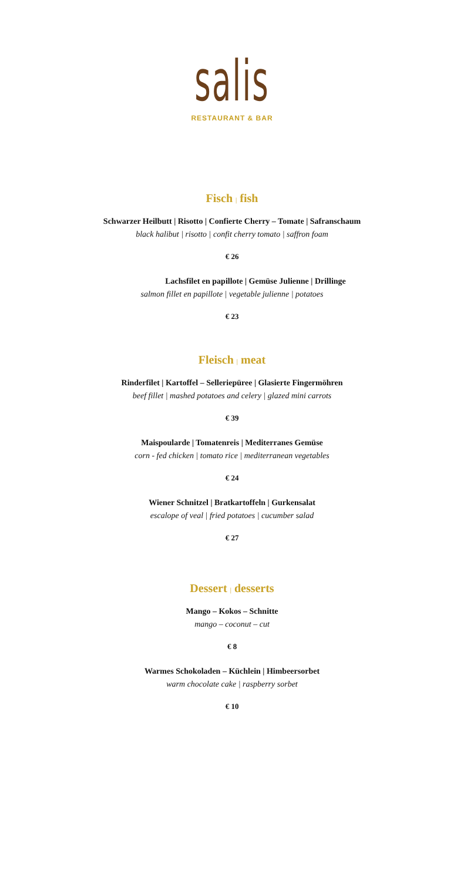salis
RESTAURANT & BAR
Fisch | fish
Schwarzer Heilbutt | Risotto | Confierte Cherry – Tomate | Safranschaum
black halibut | risotto | confit cherry tomato | saffron foam
€ 26
Lachsfilet en papillote | Gemüse Julienne | Drillinge
salmon fillet en papillote | vegetable julienne | potatoes
€ 23
Fleisch | meat
Rinderfilet | Kartoffel – Selleriepüree | Glasierte Fingermöhren
beef fillet | mashed potatoes and celery | glazed mini carrots
€ 39
Maispoularde | Tomatenreis | Mediterranes Gemüse
corn - fed chicken | tomato rice | mediterranean vegetables
€ 24
Wiener Schnitzel | Bratkartoffeln | Gurkensalat
escalope of veal | fried potatoes | cucumber salad
€ 27
Dessert | desserts
Mango – Kokos – Schnitte
mango – coconut – cut
€ 8
Warmes Schokoladen – Küchlein | Himbeersorbet
warm chocolate cake | raspberry sorbet
€ 10